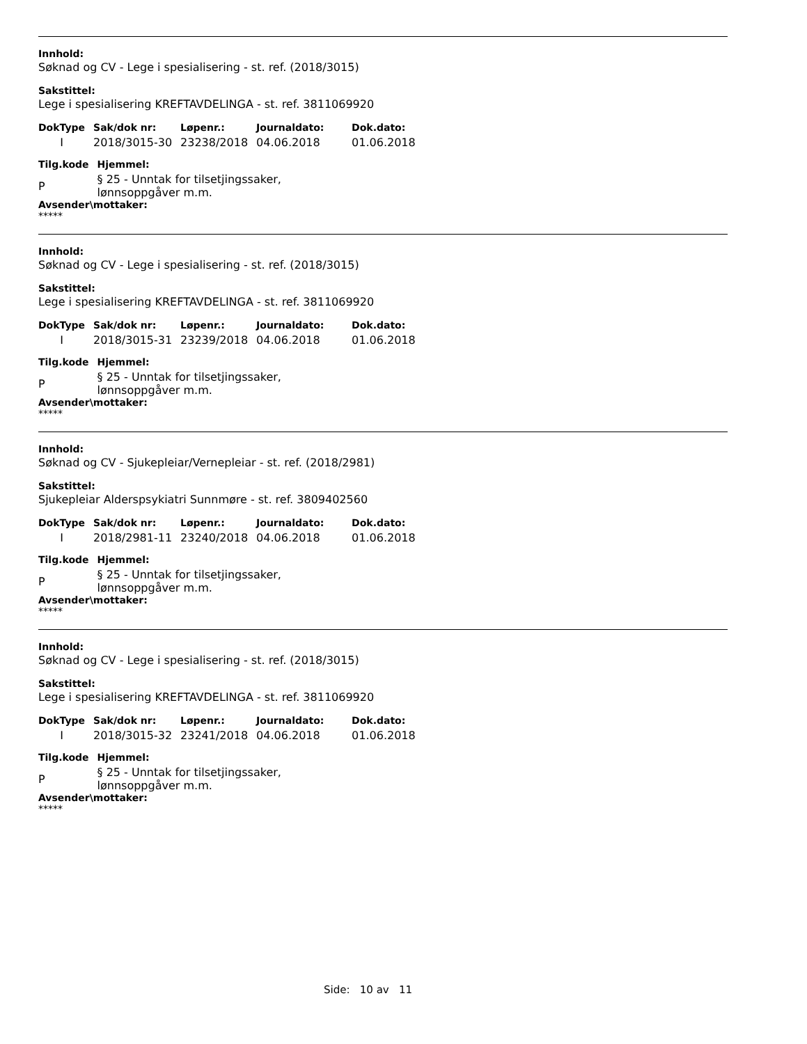Innhold:
Søknad og CV - Lege i spesialisering - st. ref. (2018/3015)
Sakstittel:
Lege i spesialisering KREFTAVDELINGA - st. ref. 3811069920
| DokType | Sak/dok nr: | Løpenr.: | Journaldato: | Dok.dato: |
| --- | --- | --- | --- | --- |
| I | 2018/3015-30 | 23238/2018 | 04.06.2018 | 01.06.2018 |
| Tilg.kode | Hjemmel: |
| --- | --- |
| P | § 25 - Unntak for tilsetjingssaker, lønnsoppgåver m.m. |
Avsender\mottaker:
*****
Innhold:
Søknad og CV - Lege i spesialisering - st. ref. (2018/3015)
Sakstittel:
Lege i spesialisering KREFTAVDELINGA - st. ref. 3811069920
| DokType | Sak/dok nr: | Løpenr.: | Journaldato: | Dok.dato: |
| --- | --- | --- | --- | --- |
| I | 2018/3015-31 | 23239/2018 | 04.06.2018 | 01.06.2018 |
| Tilg.kode | Hjemmel: |
| --- | --- |
| P | § 25 - Unntak for tilsetjingssaker, lønnsoppgåver m.m. |
Avsender\mottaker:
*****
Innhold:
Søknad og CV - Sjukepleiar/Vernepleiar - st. ref. (2018/2981)
Sakstittel:
Sjukepleiar Alderspsykiatri Sunnmøre - st. ref. 3809402560
| DokType | Sak/dok nr: | Løpenr.: | Journaldato: | Dok.dato: |
| --- | --- | --- | --- | --- |
| I | 2018/2981-11 | 23240/2018 | 04.06.2018 | 01.06.2018 |
| Tilg.kode | Hjemmel: |
| --- | --- |
| P | § 25 - Unntak for tilsetjingssaker, lønnsoppgåver m.m. |
Avsender\mottaker:
*****
Innhold:
Søknad og CV - Lege i spesialisering - st. ref. (2018/3015)
Sakstittel:
Lege i spesialisering KREFTAVDELINGA - st. ref. 3811069920
| DokType | Sak/dok nr: | Løpenr.: | Journaldato: | Dok.dato: |
| --- | --- | --- | --- | --- |
| I | 2018/3015-32 | 23241/2018 | 04.06.2018 | 01.06.2018 |
| Tilg.kode | Hjemmel: |
| --- | --- |
| P | § 25 - Unntak for tilsetjingssaker, lønnsoppgåver m.m. |
Avsender\mottaker:
*****
Side: 10 av 11